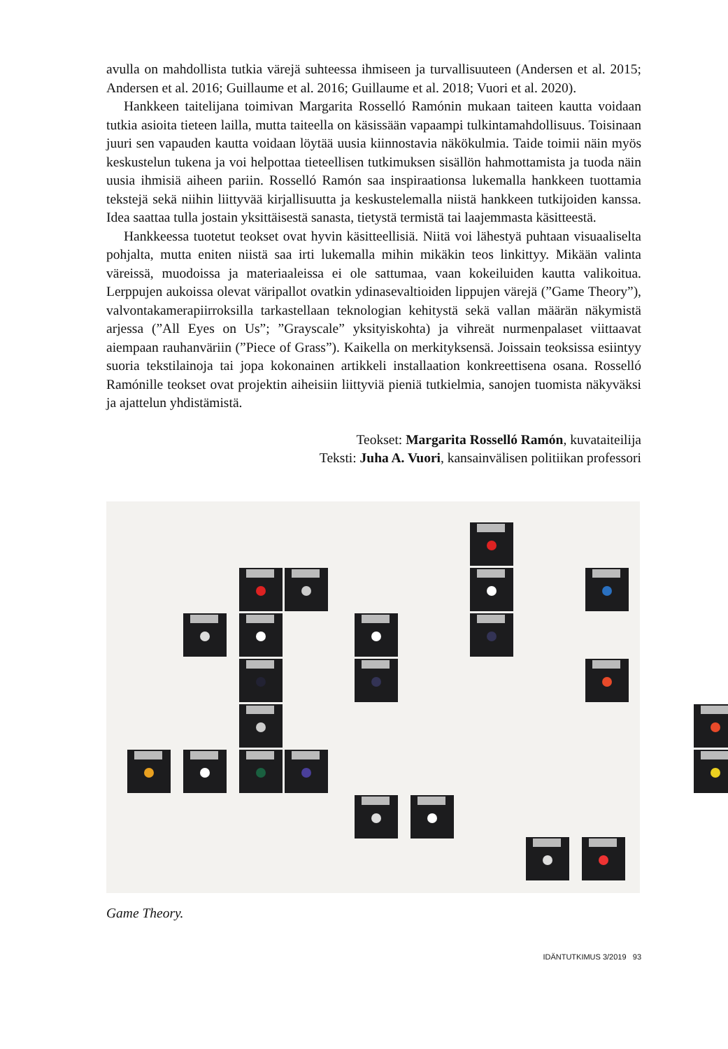avulla on mahdollista tutkia värejä suhteessa ihmiseen ja turvallisuuteen (Andersen et al. 2015; Andersen et al. 2016; Guillaume et al. 2016; Guillaume et al. 2018; Vuori et al. 2020).
Hankkeen taitelijana toimivan Margarita Rosselló Ramónin mukaan taiteen kautta voidaan tutkia asioita tieteen lailla, mutta taiteella on käsissään vapaampi tulkintamahdollisuus. Toisinaan juuri sen vapauden kautta voidaan löytää uusia kiinnostavia näkökulmia. Taide toimii näin myös keskustelun tukena ja voi helpottaa tieteellisen tutkimuksen sisällön hahmottamista ja tuoda näin uusia ihmisiä aiheen pariin. Rosselló Ramón saa inspiraationsa lukemalla hankkeen tuottamia tekstejä sekä niihin liittyvää kirjallisuutta ja keskustelemalla niistä hankkeen tutkijoiden kanssa. Idea saattaa tulla jostain yksittäisestä sanasta, tietystä termistä tai laajemmasta käsitteestä.
Hankkeessa tuotetut teokset ovat hyvin käsitteellisiä. Niitä voi lähestyä puhtaan visuaaliselta pohjalta, mutta eniten niistä saa irti lukemalla mihin mikäkin teos linkittyy. Mikään valinta väreissä, muodoissa ja materiaaleissa ei ole sattumaa, vaan kokeiluiden kautta valikoitua. Lerppujen aukoissa olevat väripallot ovatkin ydinasevaltioiden lippujen värejä (”Game Theory”), valvontakamerapiirroksilla tarkastellaan teknologian kehitystä sekä vallan määrän näkymistä arjessa (”All Eyes on Us”; ”Grayscale” yksityiskohta) ja vihreät nurmenpalaset viittaavat aiempaan rauhanväriin (”Piece of Grass”). Kaikella on merkityksensä. Joissain teoksissa esiintyy suoria tekstilainoja tai jopa kokonainen artikkeli installaation konkreettisena osana. Rosselló Ramónille teokset ovat projektin aiheisiin liittyviä pieniä tutkielmia, sanojen tuomista näkyväksi ja ajattelun yhdistämistä.
Teokset: Margarita Rosselló Ramón, kuvataiteilija
Teksti: Juha A. Vuori, kansainvälisen politiikan professori
Game Theory.
IDÄNTUTKIMUS 3/2019 93